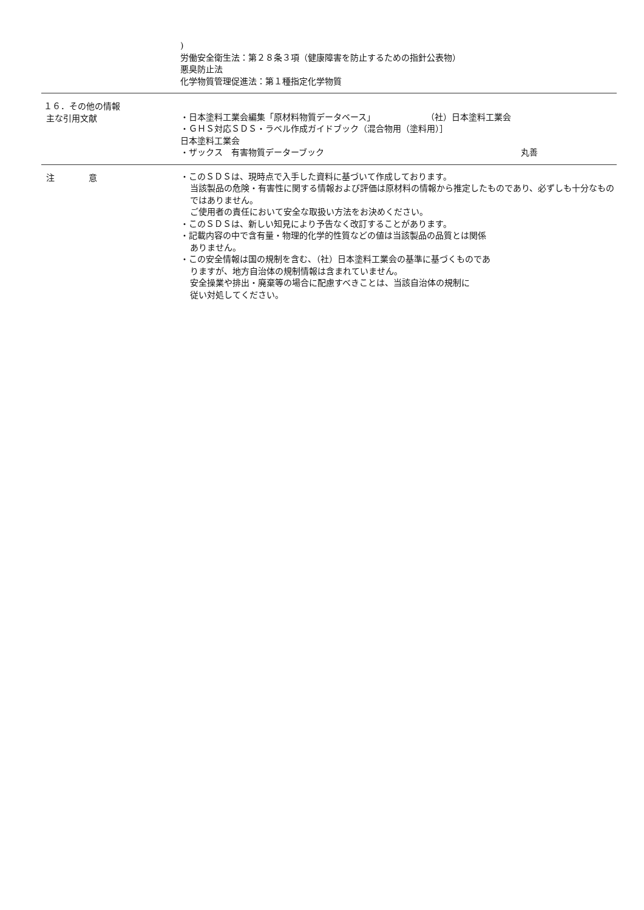)
労働安全衛生法：第２８条３項（健康障害を防止するための指針公表物）
悪臭防止法
化学物質管理促進法：第１種指定化学物質
１６．その他の情報
主な引用文献
・日本塗料工業会編集「原材料物質データベース」 （社）日本塗料工業会
・ＧＨＳ対応ＳＤＳ・ラベル作成ガイドブック（混合物用（塗料用）］
日本塗料工業会
・ザックス　有害物質データーブック 丸善
注　　　　意
・このＳＤＳは、現時点で入手した資料に基づいて作成しております。
当該製品の危険・有害性に関する情報および評価は原材料の情報から推定したものであり、必ずしも十分なものではありません。
ご使用者の責任において安全な取扱い方法をお決めください。
・このＳＤＳは、新しい知見により予告なく改訂することがあります。
・記載内容の中で含有量・物理的化学的性質などの値は当該製品の品質とは関係
ありません。
・この安全情報は国の規制を含む、（社）日本塗料工業会の基準に基づくものであ
りますが、地方自治体の規制情報は含まれていません。
安全操業や排出・廃棄等の場合に配慮すべきことは、当該自治体の規制に
従い対処してください。